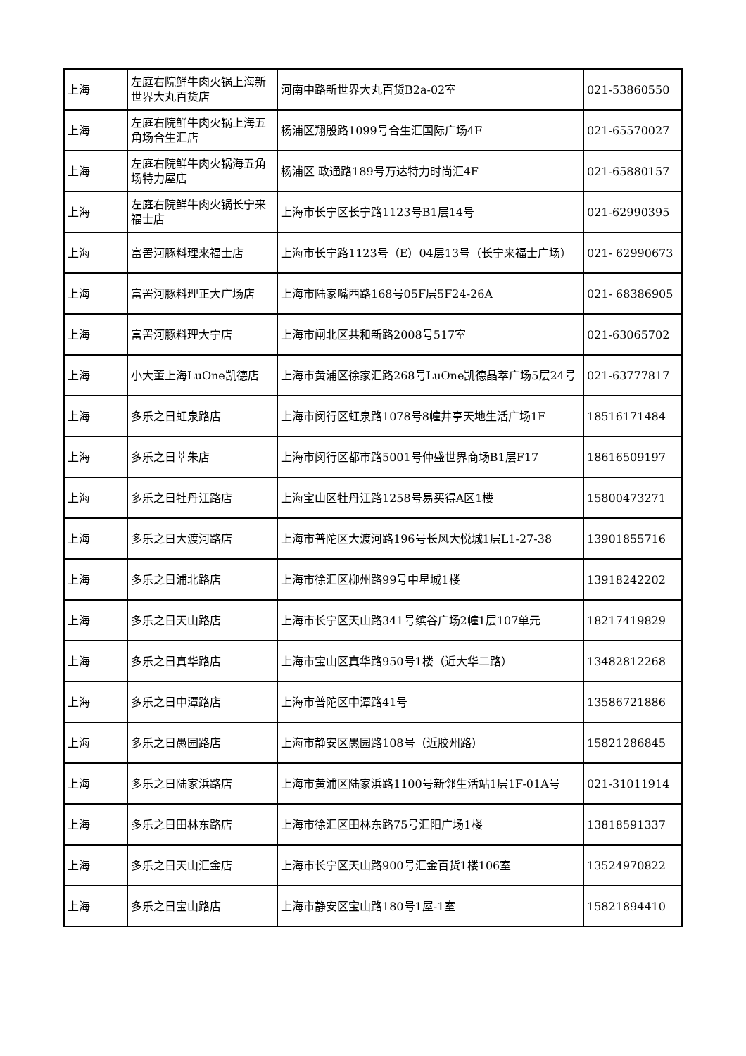| 上海 | 左庭右院鲜牛肉火锅上海新世界大丸百货店 | 河南中路新世界大丸百货B2a-02室 | 021-53860550 |
| 上海 | 左庭右院鲜牛肉火锅上海五角场合生汇店 | 杨浦区翔殷路1099号合生汇国际广场4F | 021-65570027 |
| 上海 | 左庭右院鲜牛肉火锅海五角场特力屋店 | 杨浦区 政通路189号万达特力时尚汇4F | 021-65880157 |
| 上海 | 左庭右院鲜牛肉火锅长宁来福士店 | 上海市长宁区长宁路1123号B1层14号 | 021-62990395 |
| 上海 | 富罟河豚料理来福士店 | 上海市长宁路1123号（E）04层13号（长宁来福士广场） | 021- 62990673 |
| 上海 | 富罟河豚料理正大广场店 | 上海市陆家嘴西路168号05F层5F24-26A | 021- 68386905 |
| 上海 | 富罟河豚料理大宁店 | 上海市闸北区共和新路2008号517室 | 021-63065702 |
| 上海 | 小大董上海LuOne凯德店 | 上海市黄浦区徐家汇路268号LuOne凯德晶萃广场5层24号 | 021-63777817 |
| 上海 | 多乐之日虹泉路店 | 上海市闵行区虹泉路1078号8幢井亭天地生活广场1F | 18516171484 |
| 上海 | 多乐之日莘朱店 | 上海市闵行区都市路5001号仲盛世界商场B1层F17 | 18616509197 |
| 上海 | 多乐之日牡丹江路店 | 上海宝山区牡丹江路1258号易买得A区1楼 | 15800473271 |
| 上海 | 多乐之日大渡河路店 | 上海市普陀区大渡河路196号长风大悦城1层L1-27-38 | 13901855716 |
| 上海 | 多乐之日浦北路店 | 上海市徐汇区柳州路99号中星城1楼 | 13918242202 |
| 上海 | 多乐之日天山路店 | 上海市长宁区天山路341号缤谷广场2幢1层107单元 | 18217419829 |
| 上海 | 多乐之日真华路店 | 上海市宝山区真华路950号1楼（近大华二路） | 13482812268 |
| 上海 | 多乐之日中潭路店 | 上海市普陀区中潭路41号 | 13586721886 |
| 上海 | 多乐之日愚园路店 | 上海市静安区愚园路108号（近胶州路） | 15821286845 |
| 上海 | 多乐之日陆家浜路店 | 上海市黄浦区陆家浜路1100号新邻生活站1层1F-01A号 | 021-31011914 |
| 上海 | 多乐之日田林东路店 | 上海市徐汇区田林东路75号汇阳广场1楼 | 13818591337 |
| 上海 | 多乐之日天山汇金店 | 上海市长宁区天山路900号汇金百货1楼106室 | 13524970822 |
| 上海 | 多乐之日宝山路店 | 上海市静安区宝山路180号1屋-1室 | 15821894410 |